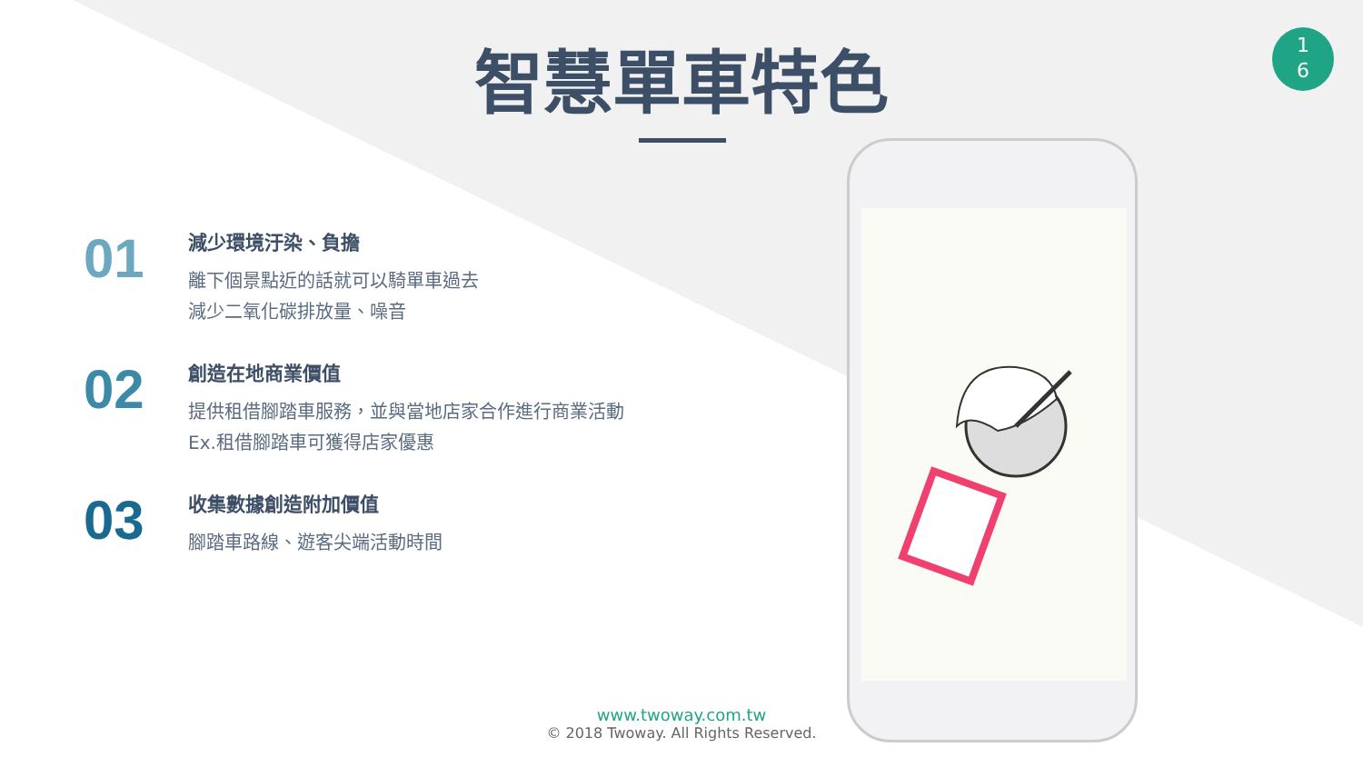智慧單車特色
1
6
01
減少環境汙染、負擔
離下個景點近的話就可以騎單車過去
減少二氧化碳排放量、噪音
02
創造在地商業價值
提供租借腳踏車服務，並與當地店家合作進行商業活動
Ex.租借腳踏車可獲得店家優惠
03
收集數據創造附加價值
腳踏車路線、遊客尖端活動時間
www.twoway.com.tw
© 2018 Twoway. All Rights Reserved.